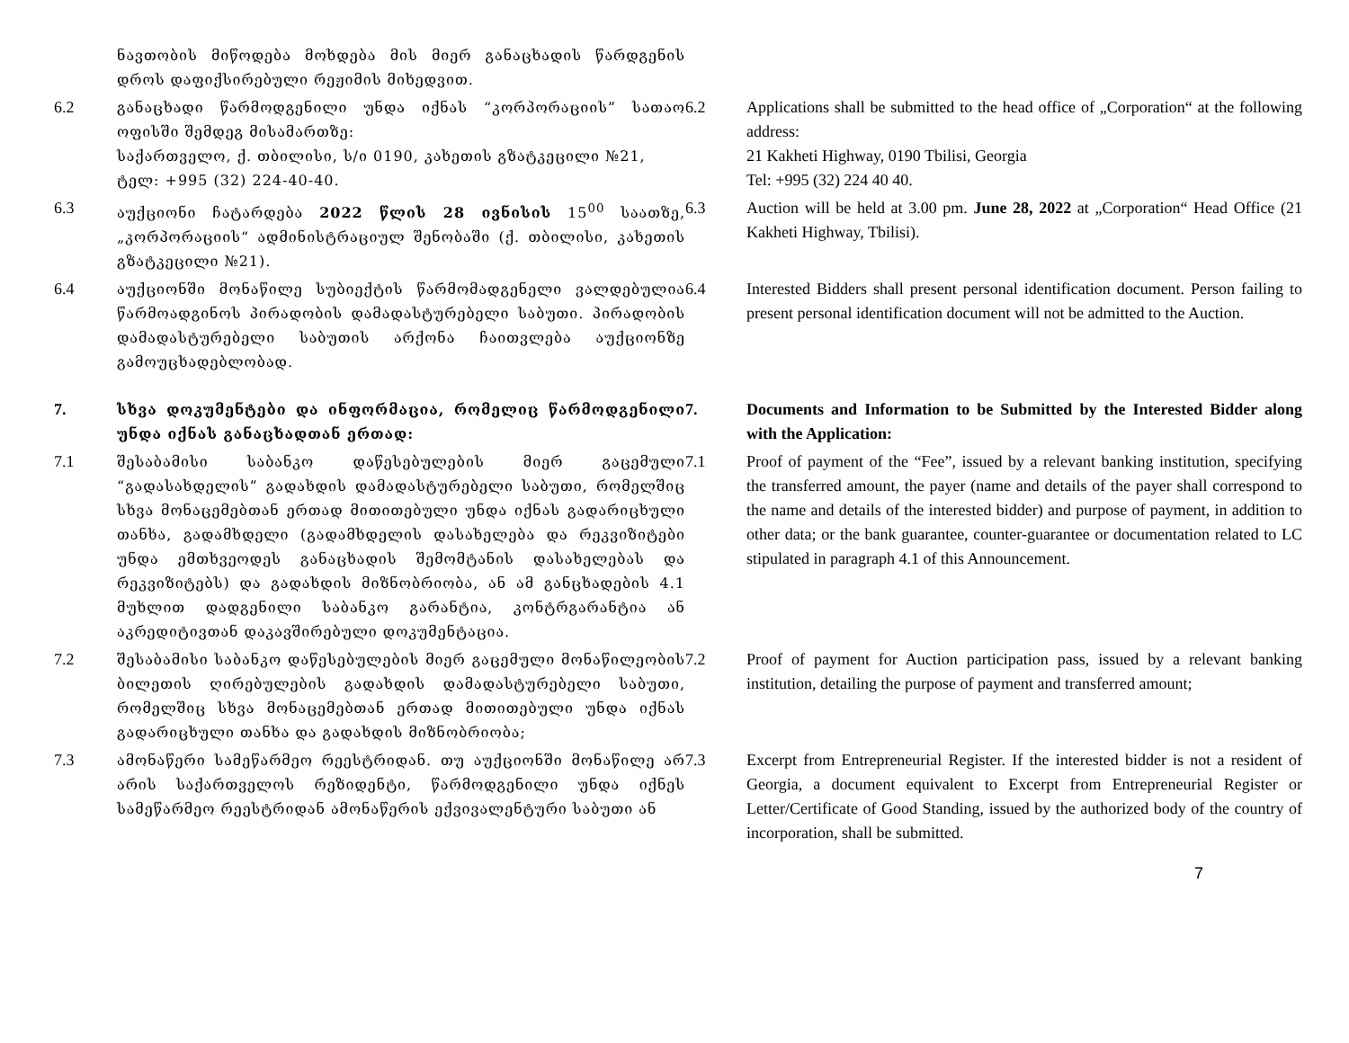ნავთობის მიწოდება მოხდება მის მიერ განაცხადის წარდგენის დროს დაფიქსირებული რეჟიმის მიხედვით.
6.2 განაცხადი წარმოდგენილი უნდა იქნას “კორპორაციის” სათაო ოფისში შემდეგ მისამართზე:
საქართველო, ქ. თბილისი, ს/ი 0190, კახეთის გზატკეცილი №21,
ტელ: +995 (32) 224-40-40.
6.2 Applications shall be submitted to the head office of „Corporation“ at the following address:
21 Kakheti Highway, 0190 Tbilisi, Georgia
Tel: +995 (32) 224 40 40.
6.3 აუქციონი ჩატარდება 2022 წლის 28 ივნისის 15<sup>00</sup> საათზე, „კორპორაციის“ ადმინისტრაციულ შენობაში (ქ. თბილისი, კახეთის გზატკეცილი №21).
6.3 Auction will be held at 3.00 pm. June 28, 2022 at „Corporation“ Head Office (21 Kakheti Highway, Tbilisi).
6.4 აუქციონში მონაწილე სუბიექტის წარმომადგენელი ვალდებულია წარმოადგინოს პირადობის დამადასტურებელი საბუთი. პირადობის დამადასტურებელი საბუთის არქონა ჩაითვლება აუქციონზე გამოუცხადებლობად.
6.4 Interested Bidders shall present personal identification document. Person failing to present personal identification document will not be admitted to the Auction.
7. სხვა დოკუმენტები და ინფორმაცია, რომელიც წარმოდგენილი უნდა იქნას განაცხადთან ერთად:
7. Documents and Information to be Submitted by the Interested Bidder along with the Application:
7.1 შესაბამისი საბანკო დაწესებულების მიერ გაცემული “გადასახდელის” გადახდის დამადასტურებელი საბუთი, რომელშიც სხვა მონაცემებთან ერთად მითითებული უნდა იქნას გადარიცხული თანხა, გადამხდელი (გადამხდელის დასახელება და რეკვიზიტები უნდა ემთხვეოდეს განაცხადის შემომტანის დასახელებას და რეკვიზიტებს) და გადახდის მიზნობრიობა, ან ამ განცხადების 4.1 მუხლით დადგენილი საბანკო გარანტია, კონტრგარანტია ან აკრედიტივთან დაკავშირებული დოკუმენტაცია.
7.1 Proof of payment of the “Fee”, issued by a relevant banking institution, specifying the transferred amount, the payer (name and details of the payer shall correspond to the name and details of the interested bidder) and purpose of payment, in addition to other data; or the bank guarantee, counter-guarantee or documentation related to LC stipulated in paragraph 4.1 of this Announcement.
7.2 შესაბამისი საბანკო დაწესებულების მიერ გაცემული მონაწილეობის ბილეთის ღირებულების გადახდის დამადასტურებელი საბუთი, რომელშიც სხვა მონაცემებთან ერთად მითითებული უნდა იქნას გადარიცხული თანხა და გადახდის მიზნობრიობა;
7.2 Proof of payment for Auction participation pass, issued by a relevant banking institution, detailing the purpose of payment and transferred amount;
7.3 ამონაწერი სამეწარმეო რეესტრიდან. თუ აუქციონში მონაწილე არ არის საქართველოს რეზიდენტი, წარმოდგენილი უნდა იქნეს სამეწარმეო რეესტრიდან ამონაწერის ექვივალენტური საბუთი ან
7.3 Excerpt from Entrepreneurial Register. If the interested bidder is not a resident of Georgia, a document equivalent to Excerpt from Entrepreneurial Register or Letter/Certificate of Good Standing, issued by the authorized body of the country of incorporation, shall be submitted.
7